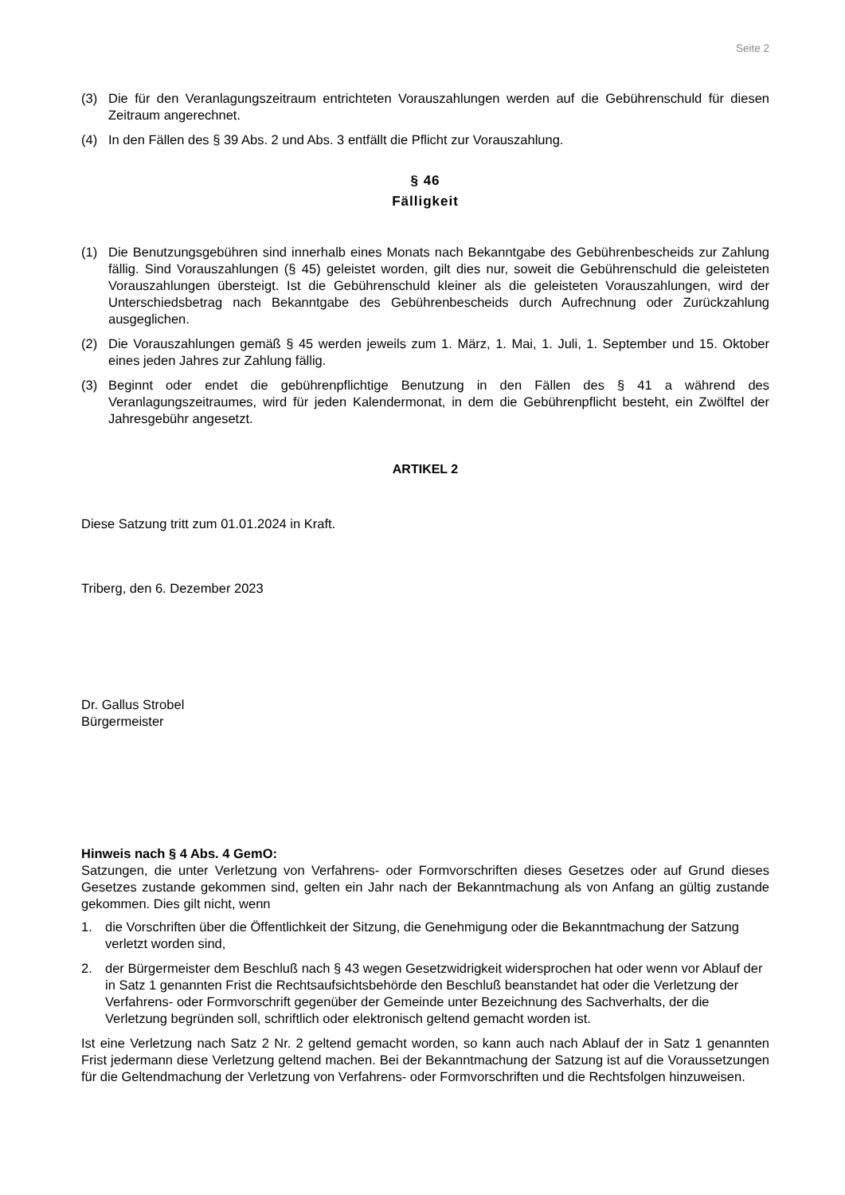Seite 2
(3) Die für den Veranlagungszeitraum entrichteten Vorauszahlungen werden auf die Gebührenschuld für diesen Zeitraum angerechnet.
(4) In den Fällen des § 39 Abs. 2 und Abs. 3 entfällt die Pflicht zur Vorauszahlung.
§ 46
Fälligkeit
(1) Die Benutzungsgebühren sind innerhalb eines Monats nach Bekanntgabe des Gebührenbescheids zur Zahlung fällig. Sind Vorauszahlungen (§ 45) geleistet worden, gilt dies nur, soweit die Gebührenschuld die geleisteten Vorauszahlungen übersteigt. Ist die Gebührenschuld kleiner als die geleisteten Vorauszahlungen, wird der Unterschiedsbetrag nach Bekanntgabe des Gebührenbescheids durch Aufrechnung oder Zurückzahlung ausgeglichen.
(2) Die Vorauszahlungen gemäß § 45 werden jeweils zum 1. März, 1. Mai, 1. Juli, 1. September und 15. Oktober eines jeden Jahres zur Zahlung fällig.
(3) Beginnt oder endet die gebührenpflichtige Benutzung in den Fällen des § 41 a während des Veranlagungszeitraumes, wird für jeden Kalendermonat, in dem die Gebührenpflicht besteht, ein Zwölftel der Jahresgebühr angesetzt.
ARTIKEL 2
Diese Satzung tritt zum 01.01.2024 in Kraft.
Triberg, den 6. Dezember 2023
Dr. Gallus Strobel
Bürgermeister
Hinweis nach § 4 Abs. 4 GemO:
Satzungen, die unter Verletzung von Verfahrens- oder Formvorschriften dieses Gesetzes oder auf Grund dieses Gesetzes zustande gekommen sind, gelten ein Jahr nach der Bekanntmachung als von Anfang an gültig zustande gekommen. Dies gilt nicht, wenn
1. die Vorschriften über die Öffentlichkeit der Sitzung, die Genehmigung oder die Bekanntmachung der Satzung verletzt worden sind,
2. der Bürgermeister dem Beschluß nach § 43 wegen Gesetzwidrigkeit widersprochen hat oder wenn vor Ablauf der in Satz 1 genannten Frist die Rechtsaufsichtsbehörde den Beschluß beanstandet hat oder die Verletzung der Verfahrens- oder Formvorschrift gegenüber der Gemeinde unter Bezeichnung des Sachverhalts, der die Verletzung begründen soll, schriftlich oder elektronisch geltend gemacht worden ist.
Ist eine Verletzung nach Satz 2 Nr. 2 geltend gemacht worden, so kann auch nach Ablauf der in Satz 1 genannten Frist jedermann diese Verletzung geltend machen. Bei der Bekanntmachung der Satzung ist auf die Voraussetzungen für die Geltendmachung der Verletzung von Verfahrens- oder Formvorschriften und die Rechtsfolgen hinzuweisen.